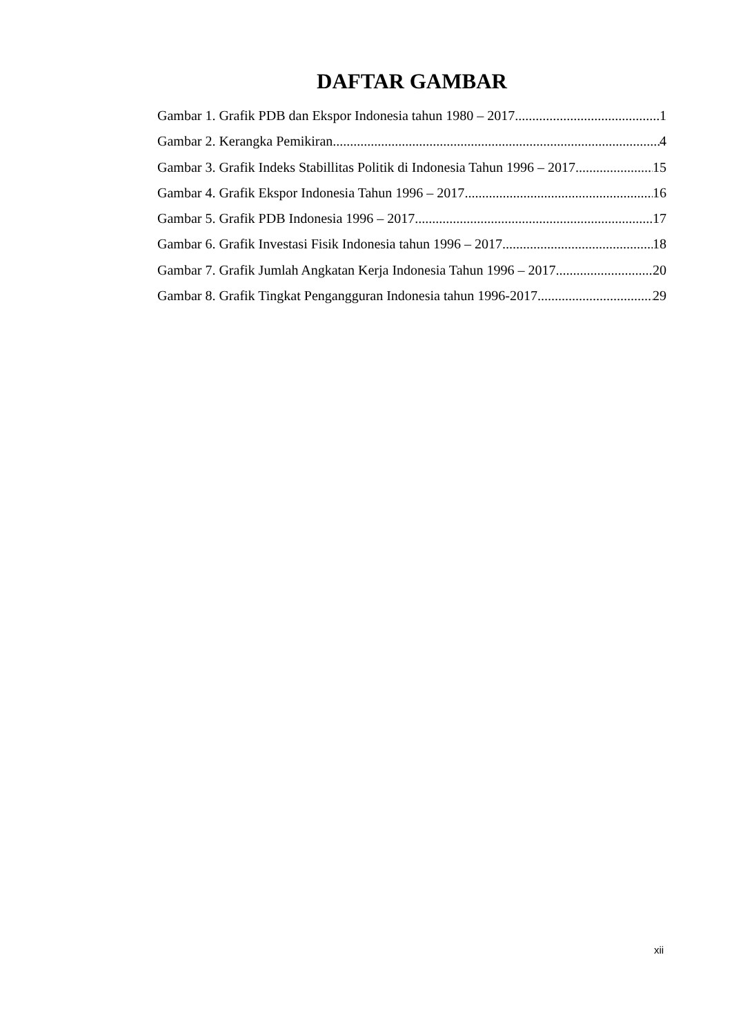DAFTAR GAMBAR
Gambar 1. Grafik PDB dan Ekspor Indonesia tahun 1980 – 2017 1
Gambar 2. Kerangka Pemikiran 4
Gambar 3. Grafik Indeks Stabillitas Politik di Indonesia Tahun 1996 – 2017 15
Gambar 4. Grafik Ekspor Indonesia Tahun 1996 – 2017 16
Gambar 5. Grafik PDB Indonesia 1996 – 2017 17
Gambar 6. Grafik Investasi Fisik Indonesia tahun 1996 – 2017 18
Gambar 7. Grafik Jumlah Angkatan Kerja Indonesia Tahun 1996 – 2017 20
Gambar 8. Grafik Tingkat Pengangguran Indonesia tahun 1996-2017 29
xii